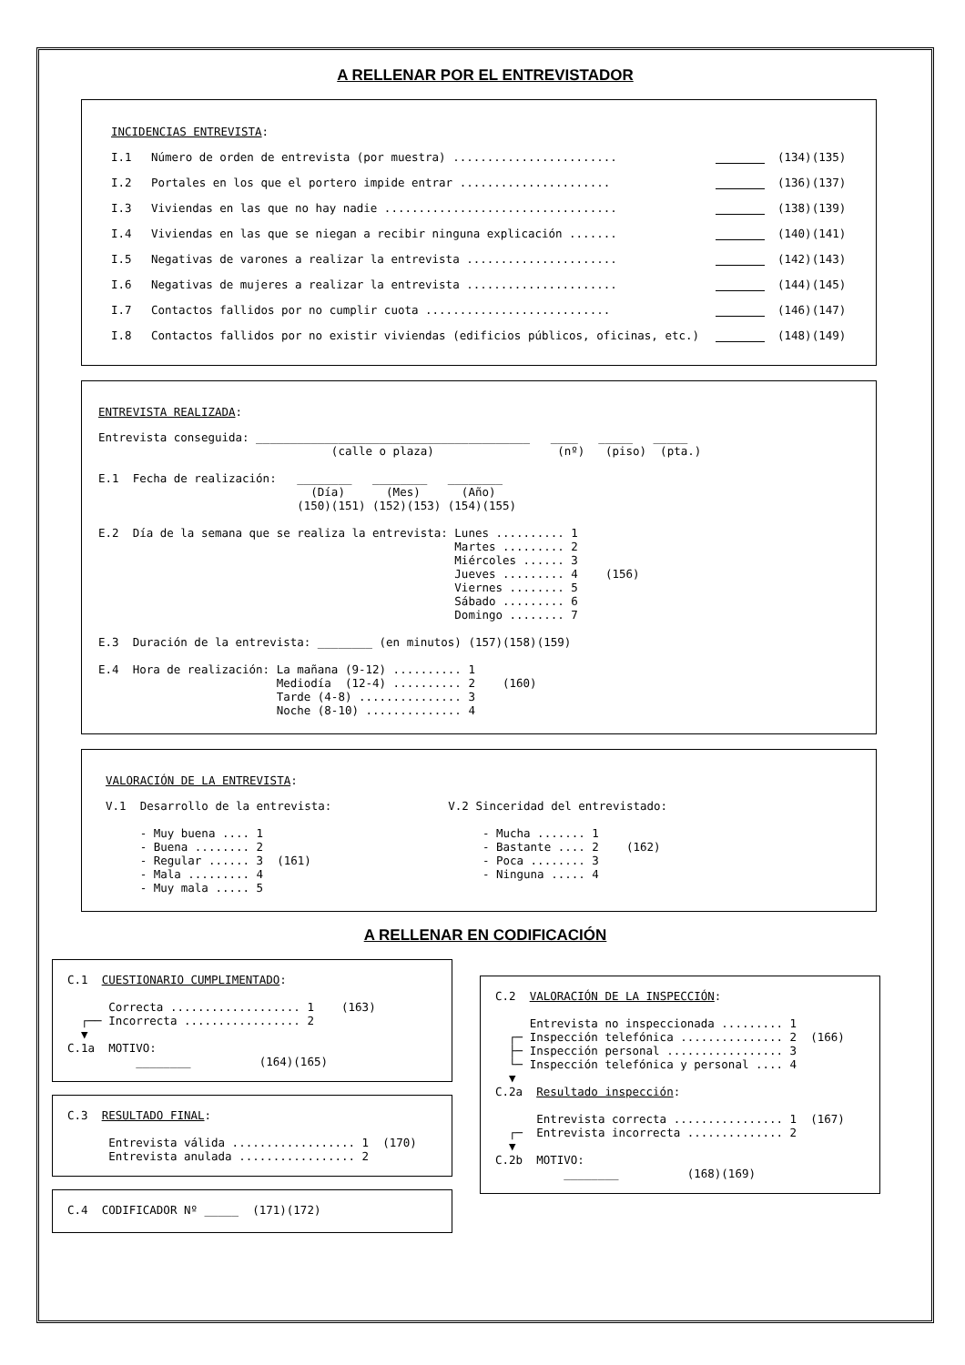A RELLENAR POR EL ENTREVISTADOR
INCIDENCIAS ENTREVISTA:
I.1 Número de orden de entrevista (por muestra) ........................ (134)(135)
I.2 Portales en los que el portero impide entrar ...................... (136)(137)
I.3 Viviendas en las que no hay nadie .................................. (138)(139)
I.4 Viviendas en las que se niegan a recibir ninguna explicación ....... (140)(141)
I.5 Negativas de varones a realizar la entrevista ...................... (142)(143)
I.6 Negativas de mujeres a realizar la entrevista ...................... (144)(145)
I.7 Contactos fallidos por no cumplir cuota ........................... (146)(147)
I.8 Contactos fallidos por no existir viviendas (edificios públicos, oficinas, etc.) (148)(149)
ENTREVISTA REALIZADA:
Entrevista conseguida: ________________________________________   ____   _____   _____
                                  (calle o plaza)                  (nº)   (piso)  (pta.)

E.1  Fecha de realización:   ________   ________   ________
                               (Día)      (Mes)      (Año)
                             (150)(151) (152)(153) (154)(155)

E.2  Día de la semana que se realiza la entrevista: Lunes .......... 1
                                                    Martes ......... 2
                                                    Miércoles ...... 3
                                                    Jueves ......... 4    (156)
                                                    Viernes ........ 5
                                                    Sábado ......... 6
                                                    Domingo ........ 7

E.3  Duración de la entrevista: ________ (en minutos) (157)(158)(159)

E.4  Hora de realización: La mañana (9-12) .......... 1
                          Mediodía  (12-4) .......... 2    (160)
                          Tarde (4-8) ............... 3
                          Noche (8-10) .............. 4
VALORACIÓN DE LA ENTREVISTA:
V.1  Desarrollo de la entrevista:                 V.2 Sinceridad del entrevistado:

     - Muy buena .... 1                                - Mucha ....... 1
     - Buena ........ 2                                - Bastante .... 2    (162)
     - Regular ...... 3  (161)                         - Poca ........ 3
     - Mala ......... 4                                - Ninguna ..... 4
     - Muy mala ..... 5
A RELLENAR EN CODIFICACIÓN
C.1  CUESTIONARIO CUMPLIMENTADO:

      Correcta ................... 1    (163)
  ┌── Incorrecta ................. 2
  ▼
C.1a  MOTIVO:
          ________          (164)(165)
C.3  RESULTADO FINAL:

      Entrevista válida .................. 1  (170)
      Entrevista anulada ................. 2
C.4  CODIFICADOR Nº _____  (171)(172)
C.2  VALORACIÓN DE LA INSPECCIÓN:

     Entrevista no inspeccionada ......... 1
  ┌─ Inspección telefónica ............... 2  (166)
  ├─ Inspección personal ................. 3
  └─ Inspección telefónica y personal .... 4
  ▼
C.2a  Resultado inspección:

      Entrevista correcta ................ 1  (167)
  ┌─  Entrevista incorrecta .............. 2
  ▼
C.2b  MOTIVO:
          ________          (168)(169)